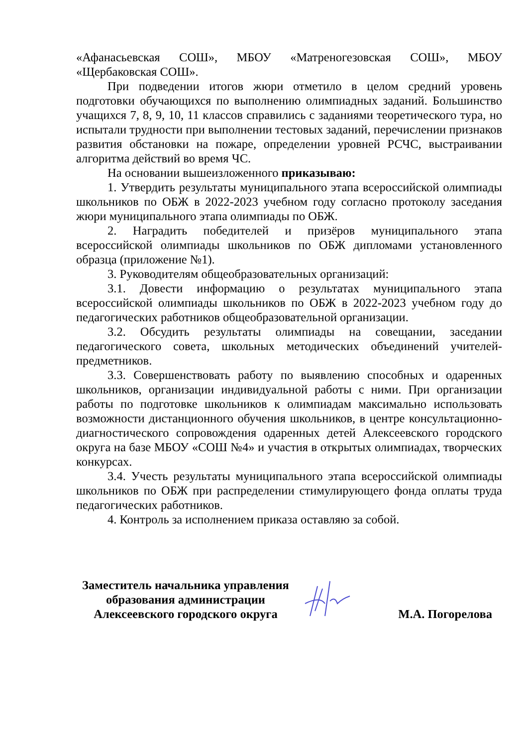«Афанасьевская СОШ», МБОУ «Матреногезовская СОШ», МБОУ «Щербаковская СОШ».
При подведении итогов жюри отметило в целом средний уровень подготовки обучающихся по выполнению олимпиадных заданий. Большинство учащихся 7, 8, 9, 10, 11 классов справились с заданиями теоретического тура, но испытали трудности при выполнении тестовых заданий, перечислении признаков развития обстановки на пожаре, определении уровней РСЧС, выстраивании алгоритма действий во время ЧС.
На основании вышеизложенного приказываю:
1. Утвердить результаты муниципального этапа всероссийской олимпиады школьников по ОБЖ в 2022-2023 учебном году согласно протоколу заседания жюри муниципального этапа олимпиады по ОБЖ.
2. Наградить победителей и призёров муниципального этапа всероссийской олимпиады школьников по ОБЖ дипломами установленного образца (приложение №1).
3. Руководителям общеобразовательных организаций:
3.1. Довести информацию о результатах муниципального этапа всероссийской олимпиады школьников по ОБЖ в 2022-2023 учебном году до педагогических работников общеобразовательной организации.
3.2. Обсудить результаты олимпиады на совещании, заседании педагогического совета, школьных методических объединений учителей-предметников.
3.3. Совершенствовать работу по выявлению способных и одаренных школьников, организации индивидуальной работы с ними. При организации работы по подготовке школьников к олимпиадам максимально использовать возможности дистанционного обучения школьников, в центре консультационно-диагностического сопровождения одаренных детей Алексеевского городского округа на базе МБОУ «СОШ №4» и участия в открытых олимпиадах, творческих конкурсах.
3.4. Учесть результаты муниципального этапа всероссийской олимпиады школьников по ОБЖ при распределении стимулирующего фонда оплаты труда педагогических работников.
4. Контроль за исполнением приказа оставляю за собой.
Заместитель начальника управления
образования администрации
Алексеевского городского округа
М.А. Погорелова